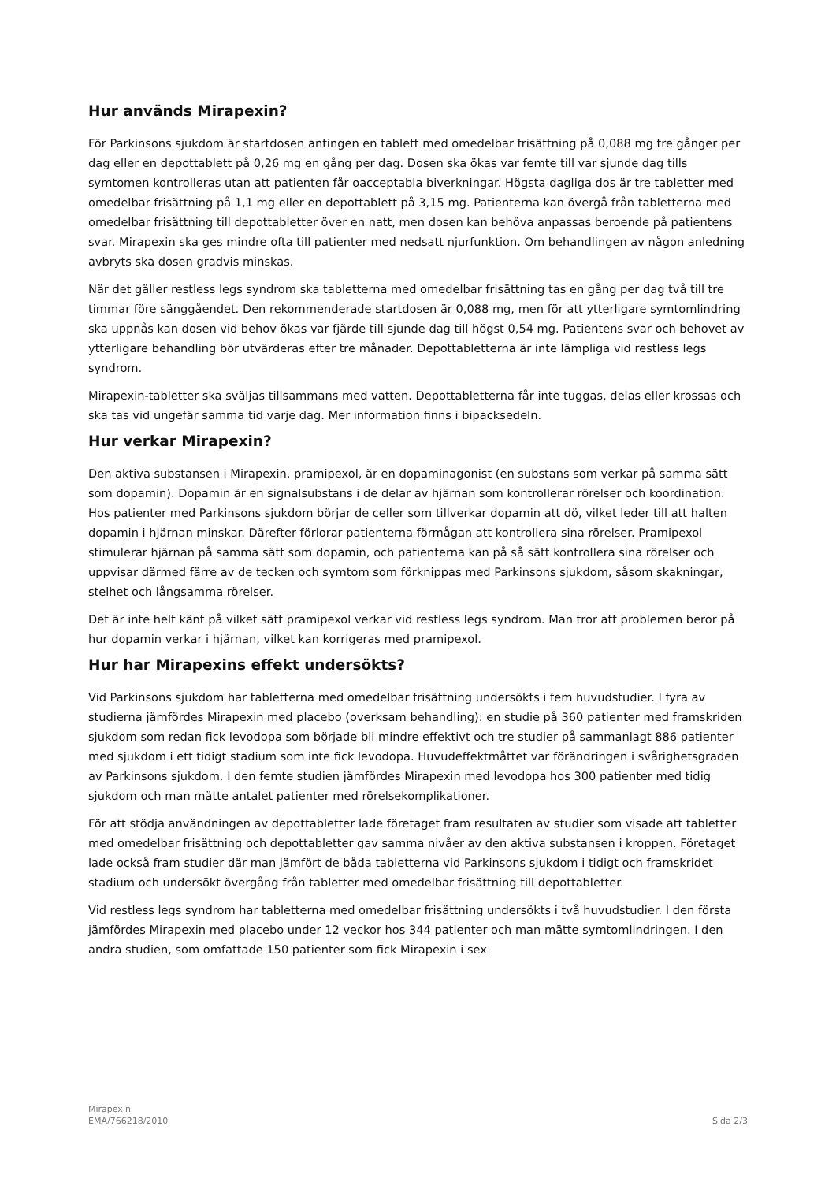Hur används Mirapexin?
För Parkinsons sjukdom är startdosen antingen en tablett med omedelbar frisättning på 0,088 mg tre gånger per dag eller en depottablett på 0,26 mg en gång per dag. Dosen ska ökas var femte till var sjunde dag tills symtomen kontrolleras utan att patienten får oacceptabla biverkningar. Högsta dagliga dos är tre tabletter med omedelbar frisättning på 1,1 mg eller en depottablett på 3,15 mg. Patienterna kan övergå från tabletterna med omedelbar frisättning till depottabletter över en natt, men dosen kan behöva anpassas beroende på patientens svar. Mirapexin ska ges mindre ofta till patienter med nedsatt njurfunktion. Om behandlingen av någon anledning avbryts ska dosen gradvis minskas.
När det gäller restless legs syndrom ska tabletterna med omedelbar frisättning tas en gång per dag två till tre timmar före sänggåendet. Den rekommenderade startdosen är 0,088 mg, men för att ytterligare symtomlindring ska uppnås kan dosen vid behov ökas var fjärde till sjunde dag till högst 0,54 mg. Patientens svar och behovet av ytterligare behandling bör utvärderas efter tre månader. Depottabletterna är inte lämpliga vid restless legs syndrom.
Mirapexin-tabletter ska sväljas tillsammans med vatten. Depottabletterna får inte tuggas, delas eller krossas och ska tas vid ungefär samma tid varje dag. Mer information finns i bipacksedeln.
Hur verkar Mirapexin?
Den aktiva substansen i Mirapexin, pramipexol, är en dopaminagonist (en substans som verkar på samma sätt som dopamin). Dopamin är en signalsubstans i de delar av hjärnan som kontrollerar rörelser och koordination. Hos patienter med Parkinsons sjukdom börjar de celler som tillverkar dopamin att dö, vilket leder till att halten dopamin i hjärnan minskar. Därefter förlorar patienterna förmågan att kontrollera sina rörelser. Pramipexol stimulerar hjärnan på samma sätt som dopamin, och patienterna kan på så sätt kontrollera sina rörelser och uppvisar därmed färre av de tecken och symtom som förknippas med Parkinsons sjukdom, såsom skakningar, stelhet och långsamma rörelser.
Det är inte helt känt på vilket sätt pramipexol verkar vid restless legs syndrom. Man tror att problemen beror på hur dopamin verkar i hjärnan, vilket kan korrigeras med pramipexol.
Hur har Mirapexins effekt undersökts?
Vid Parkinsons sjukdom har tabletterna med omedelbar frisättning undersökts i fem huvudstudier. I fyra av studierna jämfördes Mirapexin med placebo (overksam behandling): en studie på 360 patienter med framskriden sjukdom som redan fick levodopa som började bli mindre effektivt och tre studier på sammanlagt 886 patienter med sjukdom i ett tidigt stadium som inte fick levodopa. Huvudeffektmåttet var förändringen i svårighetsgraden av Parkinsons sjukdom. I den femte studien jämfördes Mirapexin med levodopa hos 300 patienter med tidig sjukdom och man mätte antalet patienter med rörelsekomplikationer.
För att stödja användningen av depottabletter lade företaget fram resultaten av studier som visade att tabletter med omedelbar frisättning och depottabletter gav samma nivåer av den aktiva substansen i kroppen. Företaget lade också fram studier där man jämfört de båda tabletterna vid Parkinsons sjukdom i tidigt och framskridet stadium och undersökt övergång från tabletter med omedelbar frisättning till depottabletter.
Vid restless legs syndrom har tabletterna med omedelbar frisättning undersökts i två huvudstudier. I den första jämfördes Mirapexin med placebo under 12 veckor hos 344 patienter och man mätte symtomlindringen. I den andra studien, som omfattade 150 patienter som fick Mirapexin i sex
Mirapexin
EMA/766218/2010
Sida 2/3